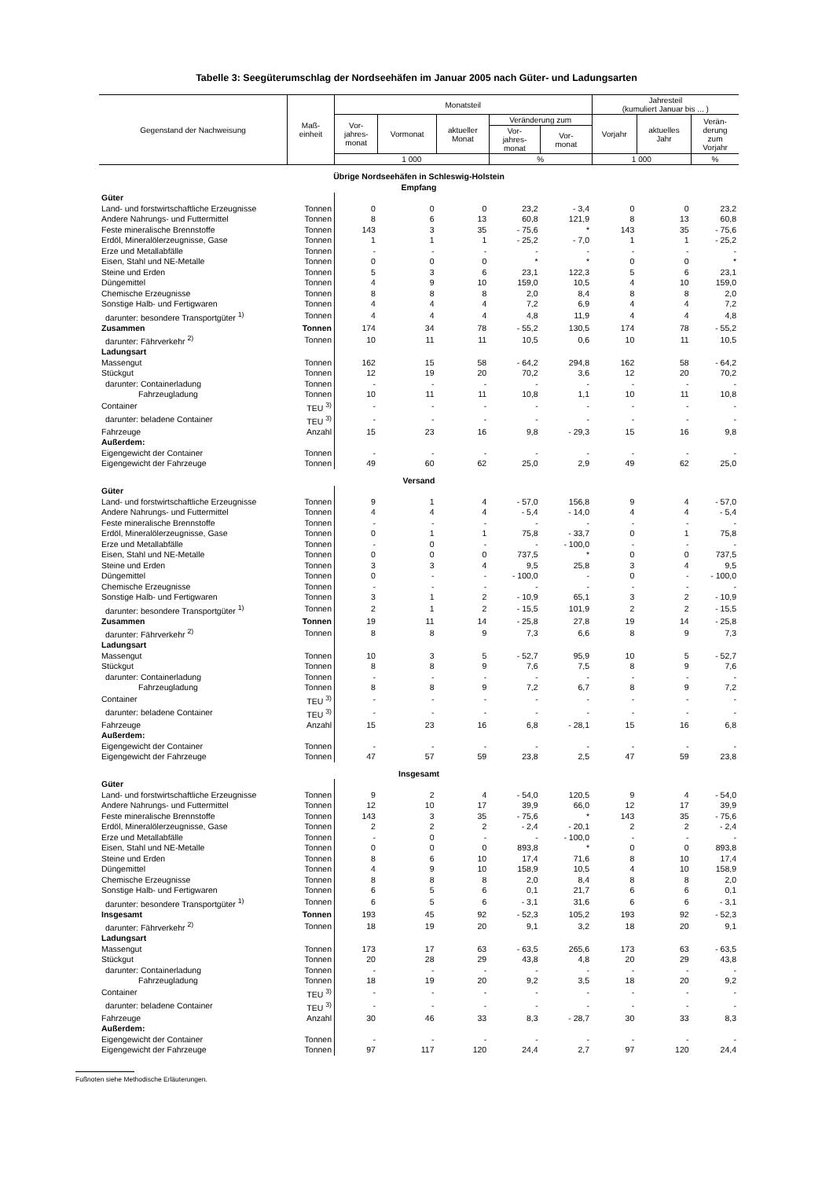Tabelle 3: Seegüterumschlag der Nordseehäfen im Januar 2005 nach Güter- und Ladungsarten
| Gegenstand der Nachweisung | Maß- einheit | Monatsteil | | | | | Jahresteil (kumuliert Januar bis ... ) | | |
| --- | --- | --- | --- | --- | --- | --- | --- | --- | --- |
| | | Vor- jahres- monat | Vormonat | aktueller Monat | Veränderung zum | | Vorjahr | aktuelles Jahr | Verän- derung zum Vorjahr |
| | | | | | Vor- jahres- monat | Vor- monat | | | |
| | | 1 000 | | | % | | 1 000 | | % |
| Übrige Nordseehäfen in Schleswig-Holstein Empfang | | | | | | | | | |
| Güter | | | | | | | | | |
| Land- und forstwirtschaftliche Erzeugnisse | Tonnen | 0 | 0 | 0 | 23,2 | - 3,4 | 0 | 0 | 23,2 |
| Andere Nahrungs- und Futtermittel | Tonnen | 8 | 6 | 13 | 60,8 | 121,9 | 8 | 13 | 60,8 |
| Feste mineralische Brennstoffe | Tonnen | 143 | 3 | 35 | - 75,6 | * | 143 | 35 | - 75,6 |
| Erdöl, Mineralölerzeugnisse, Gase | Tonnen | 1 | 1 | 1 | - 25,2 | - 7,0 | 1 | 1 | - 25,2 |
| Erze und Metallabfälle | Tonnen | - | - | - | - | - | - | - | - |
| Eisen, Stahl und NE-Metalle | Tonnen | 0 | 0 | 0 | * | * | 0 | 0 | * |
| Steine und Erden | Tonnen | 5 | 3 | 6 | 23,1 | 122,3 | 5 | 6 | 23,1 |
| Düngemittel | Tonnen | 4 | 9 | 10 | 159,0 | 10,5 | 4 | 10 | 159,0 |
| Chemische Erzeugnisse | Tonnen | 8 | 8 | 8 | 2,0 | 8,4 | 8 | 8 | 2,0 |
| Sonstige Halb- und Fertigwaren | Tonnen | 4 | 4 | 4 | 7,2 | 6,9 | 4 | 4 | 7,2 |
| darunter: besondere Transportgüter <sup>1)</sup> | Tonnen | 4 | 4 | 4 | 4,8 | 11,9 | 4 | 4 | 4,8 |
| Zusammen | Tonnen | 174 | 34 | 78 | - 55,2 | 130,5 | 174 | 78 | - 55,2 |
| darunter: Fährverkehr <sup>2)</sup> | Tonnen | 10 | 11 | 11 | 10,5 | 0,6 | 10 | 11 | 10,5 |
| Ladungsart | | | | | | | | | |
| Massengut | Tonnen | 162 | 15 | 58 | - 64,2 | 294,8 | 162 | 58 | - 64,2 |
| Stückgut | Tonnen | 12 | 19 | 20 | 70,2 | 3,6 | 12 | 20 | 70,2 |
| darunter: Containerladung | Tonnen | - | - | - | - | - | - | - | - |
| Fahrzeugladung | Tonnen | 10 | 11 | 11 | 10,8 | 1,1 | 10 | 11 | 10,8 |
| Container | TEU <sup>3)</sup> | - | - | - | - | - | - | - | - |
| darunter: beladene Container | TEU <sup>3)</sup> | - | - | - | - | - | - | - | - |
| Fahrzeuge | Anzahl | 15 | 23 | 16 | 9,8 | - 29,3 | 15 | 16 | 9,8 |
| Außerdem: | | | | | | | | | |
| Eigengewicht der Container | Tonnen | - | - | - | - | - | - | - | - |
| Eigengewicht der Fahrzeuge | Tonnen | 49 | 60 | 62 | 25,0 | 2,9 | 49 | 62 | 25,0 |
| Versand | | | | | | | | | |
| Güter | | | | | | | | | |
| Land- und forstwirtschaftliche Erzeugnisse | Tonnen | 9 | 1 | 4 | - 57,0 | 156,8 | 9 | 4 | - 57,0 |
| Andere Nahrungs- und Futtermittel | Tonnen | 4 | 4 | 4 | - 5,4 | - 14,0 | 4 | 4 | - 5,4 |
| Feste mineralische Brennstoffe | Tonnen | - | - | - | - | - | - | - | - |
| Erdöl, Mineralölerzeugnisse, Gase | Tonnen | 0 | 1 | 1 | 75,8 | - 33,7 | 0 | 1 | 75,8 |
| Erze und Metallabfälle | Tonnen | - | 0 | - | - | - 100,0 | - | - | - |
| Eisen, Stahl und NE-Metalle | Tonnen | 0 | 0 | 0 | 737,5 | * | 0 | 0 | 737,5 |
| Steine und Erden | Tonnen | 3 | 3 | 4 | 9,5 | 25,8 | 3 | 4 | 9,5 |
| Düngemittel | Tonnen | 0 | - | - | - 100,0 | - | 0 | - | - 100,0 |
| Chemische Erzeugnisse | Tonnen | - | - | - | - | - | - | - | - |
| Sonstige Halb- und Fertigwaren | Tonnen | 3 | 1 | 2 | - 10,9 | 65,1 | 3 | 2 | - 10,9 |
| darunter: besondere Transportgüter <sup>1)</sup> | Tonnen | 2 | 1 | 2 | - 15,5 | 101,9 | 2 | 2 | - 15,5 |
| Zusammen | Tonnen | 19 | 11 | 14 | - 25,8 | 27,8 | 19 | 14 | - 25,8 |
| darunter: Fährverkehr <sup>2)</sup> | Tonnen | 8 | 8 | 9 | 7,3 | 6,6 | 8 | 9 | 7,3 |
| Ladungsart | | | | | | | | | |
| Massengut | Tonnen | 10 | 3 | 5 | - 52,7 | 95,9 | 10 | 5 | - 52,7 |
| Stückgut | Tonnen | 8 | 8 | 9 | 7,6 | 7,5 | 8 | 9 | 7,6 |
| darunter: Containerladung | Tonnen | - | - | - | - | - | - | - | - |
| Fahrzeugladung | Tonnen | 8 | 8 | 9 | 7,2 | 6,7 | 8 | 9 | 7,2 |
| Container | TEU <sup>3)</sup> | - | - | - | - | - | - | - | - |
| darunter: beladene Container | TEU <sup>3)</sup> | - | - | - | - | - | - | - | - |
| Fahrzeuge | Anzahl | 15 | 23 | 16 | 6,8 | - 28,1 | 15 | 16 | 6,8 |
| Außerdem: | | | | | | | | | |
| Eigengewicht der Container | Tonnen | - | - | - | - | - | - | - | - |
| Eigengewicht der Fahrzeuge | Tonnen | 47 | 57 | 59 | 23,8 | 2,5 | 47 | 59 | 23,8 |
| Insgesamt | | | | | | | | | |
| Güter | | | | | | | | | |
| Land- und forstwirtschaftliche Erzeugnisse | Tonnen | 9 | 2 | 4 | - 54,0 | 120,5 | 9 | 4 | - 54,0 |
| Andere Nahrungs- und Futtermittel | Tonnen | 12 | 10 | 17 | 39,9 | 66,0 | 12 | 17 | 39,9 |
| Feste mineralische Brennstoffe | Tonnen | 143 | 3 | 35 | - 75,6 | * | 143 | 35 | - 75,6 |
| Erdöl, Mineralölerzeugnisse, Gase | Tonnen | 2 | 2 | 2 | - 2,4 | - 20,1 | 2 | 2 | - 2,4 |
| Erze und Metallabfälle | Tonnen | - | 0 | - | - | - 100,0 | - | - | - |
| Eisen, Stahl und NE-Metalle | Tonnen | 0 | 0 | 0 | 893,8 | * | 0 | 0 | 893,8 |
| Steine und Erden | Tonnen | 8 | 6 | 10 | 17,4 | 71,6 | 8 | 10 | 17,4 |
| Düngemittel | Tonnen | 4 | 9 | 10 | 158,9 | 10,5 | 4 | 10 | 158,9 |
| Chemische Erzeugnisse | Tonnen | 8 | 8 | 8 | 2,0 | 8,4 | 8 | 8 | 2,0 |
| Sonstige Halb- und Fertigwaren | Tonnen | 6 | 5 | 6 | 0,1 | 21,7 | 6 | 6 | 0,1 |
| darunter: besondere Transportgüter <sup>1)</sup> | Tonnen | 6 | 5 | 6 | - 3,1 | 31,6 | 6 | 6 | - 3,1 |
| Insgesamt | Tonnen | 193 | 45 | 92 | - 52,3 | 105,2 | 193 | 92 | - 52,3 |
| darunter: Fährverkehr <sup>2)</sup> | Tonnen | 18 | 19 | 20 | 9,1 | 3,2 | 18 | 20 | 9,1 |
| Ladungsart | | | | | | | | | |
| Massengut | Tonnen | 173 | 17 | 63 | - 63,5 | 265,6 | 173 | 63 | - 63,5 |
| Stückgut | Tonnen | 20 | 28 | 29 | 43,8 | 4,8 | 20 | 29 | 43,8 |
| darunter: Containerladung | Tonnen | - | - | - | - | - | - | - | - |
| Fahrzeugladung | Tonnen | 18 | 19 | 20 | 9,2 | 3,5 | 18 | 20 | 9,2 |
| Container | TEU <sup>3)</sup> | - | - | - | - | - | - | - | - |
| darunter: beladene Container | TEU <sup>3)</sup> | - | - | - | - | - | - | - | - |
| Fahrzeuge | Anzahl | 30 | 46 | 33 | 8,3 | - 28,7 | 30 | 33 | 8,3 |
| Außerdem: | | | | | | | | | |
| Eigengewicht der Container | Tonnen | - | - | - | - | - | - | - | - |
| Eigengewicht der Fahrzeuge | Tonnen | 97 | 117 | 120 | 24,4 | 2,7 | 97 | 120 | 24,4 |
Fußnoten siehe Methodische Erläuterungen.